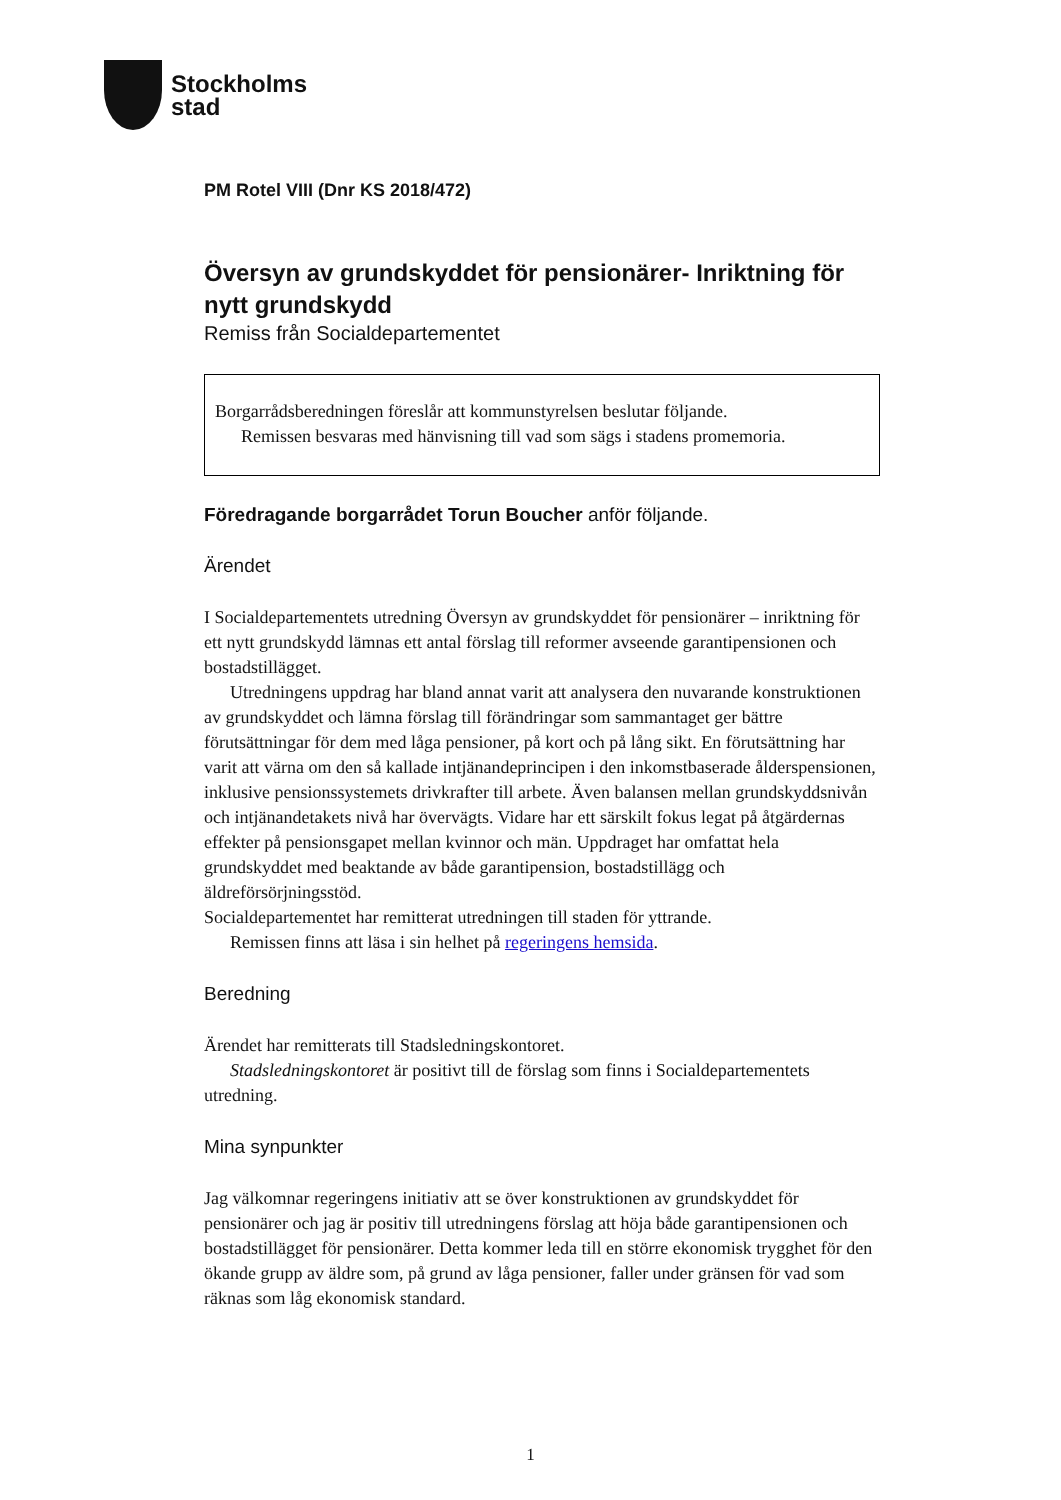Stockholms
stad
PM Rotel VIII (Dnr KS 2018/472)
Översyn av grundskyddet för pensionärer- Inriktning för nytt grundskydd
Remiss från Socialdepartementet
Borgarrådsberedningen föreslår att kommunstyrelsen beslutar följande.
Remissen besvaras med hänvisning till vad som sägs i stadens promemoria.
Föredragande borgarrådet Torun Boucher anför följande.
Ärendet
I Socialdepartementets utredning Översyn av grundskyddet för pensionärer – inriktning för ett nytt grundskydd lämnas ett antal förslag till reformer avseende garantipensionen och bostadstillägget.
Utredningens uppdrag har bland annat varit att analysera den nuvarande konstruktionen av grundskyddet och lämna förslag till förändringar som sammantaget ger bättre förutsättningar för dem med låga pensioner, på kort och på lång sikt. En förutsättning har varit att värna om den så kallade intjänandeprincipen i den inkomstbaserade ålderspensionen, inklusive pensionssystemets drivkrafter till arbete. Även balansen mellan grundskyddsnivån och intjänandetakets nivå har övervägts. Vidare har ett särskilt fokus legat på åtgärdernas effekter på pensionsgapet mellan kvinnor och män. Uppdraget har omfattat hela grundskyddet med beaktande av både garantipension, bostadstillägg och äldreförsörjningsstöd.
Socialdepartementet har remitterat utredningen till staden för yttrande.
Remissen finns att läsa i sin helhet på regeringens hemsida.
Beredning
Ärendet har remitterats till Stadsledningskontoret.
Stadsledningskontoret är positivt till de förslag som finns i Socialdepartementets utredning.
Mina synpunkter
Jag välkomnar regeringens initiativ att se över konstruktionen av grundskyddet för pensionärer och jag är positiv till utredningens förslag att höja både garantipensionen och bostadstillägget för pensionärer. Detta kommer leda till en större ekonomisk trygghet för den ökande grupp av äldre som, på grund av låga pensioner, faller under gränsen för vad som räknas som låg ekonomisk standard.
1